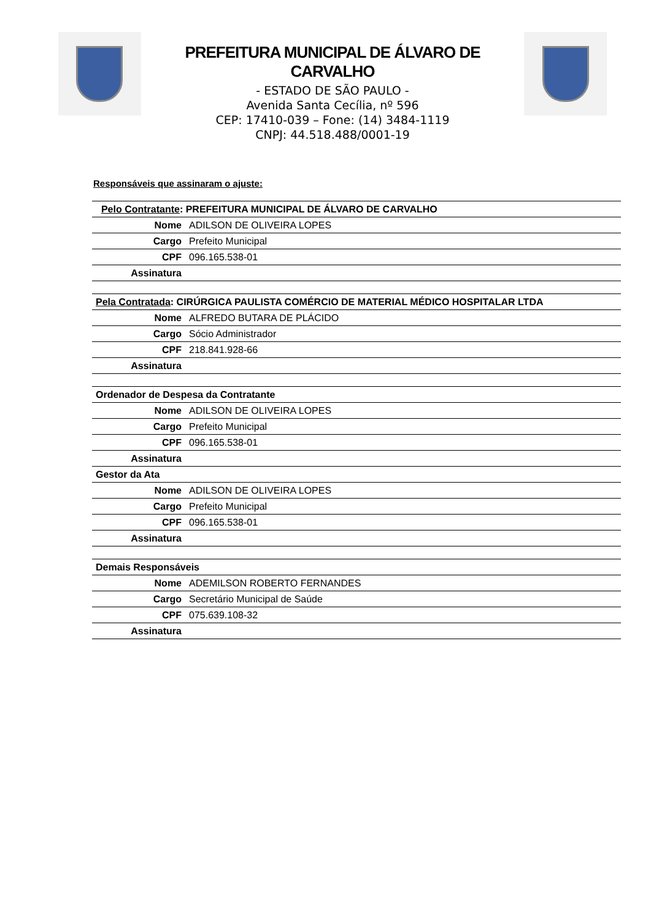PREFEITURA MUNICIPAL DE ÁLVARO DE CARVALHO
- ESTADO DE SÃO PAULO -
Avenida Santa Cecília, nº 596
CEP: 17410-039 – Fone: (14) 3484-1119
CNPJ: 44.518.488/0001-19
Responsáveis que assinaram o ajuste:
| Pelo Contratante : PREFEITURA MUNICIPAL DE ÁLVARO DE CARVALHO | |
| --- | --- |
| Nome | ADILSON DE OLIVEIRA LOPES |
| Cargo | Prefeito Municipal |
| CPF | 096.165.538-01 |
| Assinatura | |
| Pela Contratada : CIRÚRGICA PAULISTA COMÉRCIO DE MATERIAL MÉDICO HOSPITALAR LTDA | |
| Nome | ALFREDO BUTARA DE PLÁCIDO |
| Cargo | Sócio Administrador |
| CPF | 218.841.928-66 |
| Assinatura | |
| Ordenador de Despesa da Contratante | |
| Nome | ADILSON DE OLIVEIRA LOPES |
| Cargo | Prefeito Municipal |
| CPF | 096.165.538-01 |
| Assinatura | |
| Gestor da Ata | |
| Nome | ADILSON DE OLIVEIRA LOPES |
| Cargo | Prefeito Municipal |
| CPF | 096.165.538-01 |
| Assinatura | |
| Demais Responsáveis | |
| Nome | ADEMILSON ROBERTO FERNANDES |
| Cargo | Secretário Municipal de Saúde |
| CPF | 075.639.108-32 |
| Assinatura | |